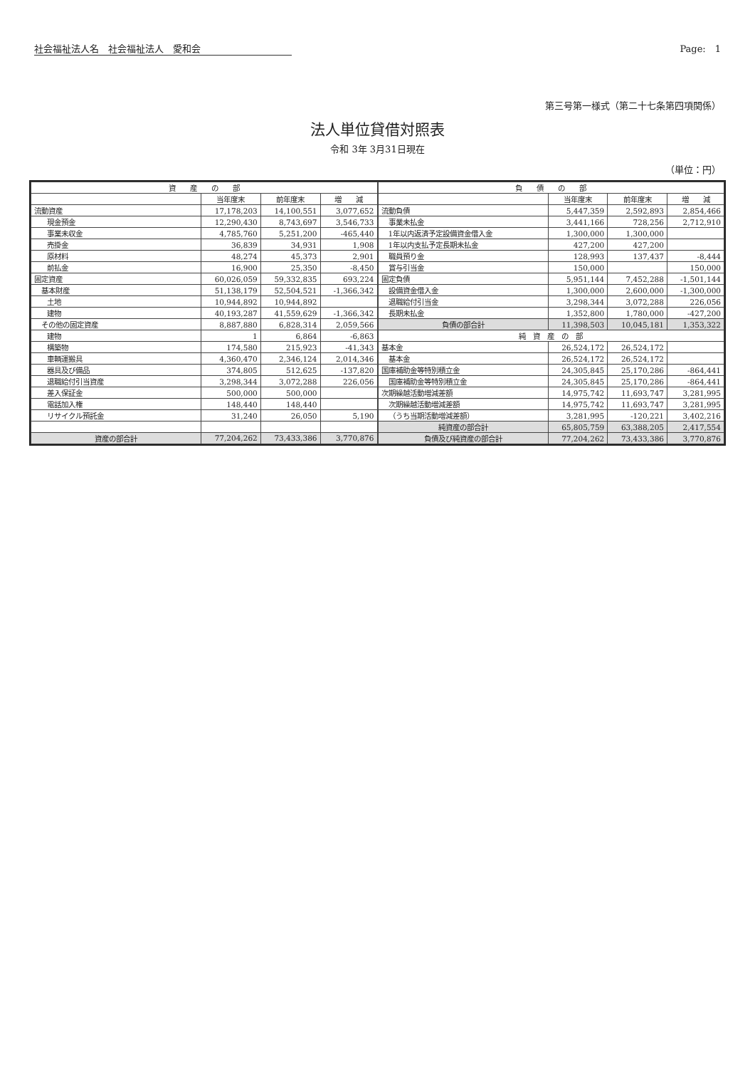社会福祉法人名　社会福祉法人　愛和会 Page:　1
第三号第一様式（第二十七条第四項関係）
法人単位貸借対照表
令和 3年 3月31日現在
（単位：円）
| 資 産 の 部 | | | |
| --- | --- | --- | --- |
| | 当年度末 | 前年度末 | 増 減 |
| 流動資産 | 17,178,203 | 14,100,551 | 3,077,652 |
| 現金預金 | 12,290,430 | 8,743,697 | 3,546,733 |
| 事業未収金 | 4,785,760 | 5,251,200 | -465,440 |
| 売掛金 | 36,839 | 34,931 | 1,908 |
| 原材料 | 48,274 | 45,373 | 2,901 |
| 前払金 | 16,900 | 25,350 | -8,450 |
| 固定資産 | 60,026,059 | 59,332,835 | 693,224 |
| 基本財産 | 51,138,179 | 52,504,521 | -1,366,342 |
| 土地 | 10,944,892 | 10,944,892 | |
| 建物 | 40,193,287 | 41,559,629 | -1,366,342 |
| その他の固定資産 | 8,887,880 | 6,828,314 | 2,059,566 |
| 建物 | 1 | 6,864 | -6,863 |
| 構築物 | 174,580 | 215,923 | -41,343 |
| 車輌運搬具 | 4,360,470 | 2,346,124 | 2,014,346 |
| 器具及び備品 | 374,805 | 512,625 | -137,820 |
| 退職給付引当資産 | 3,298,344 | 3,072,288 | 226,056 |
| 差入保証金 | 500,000 | 500,000 | |
| 電話加入権 | 148,440 | 148,440 | |
| リサイクル預託金 | 31,240 | 26,050 | 5,190 |
| 資産の部合計 | 77,204,262 | 73,433,386 | 3,770,876 |
| 負 債 の 部 | | | |
| --- | --- | --- | --- |
| | 当年度末 | 前年度末 | 増 減 |
| 流動負債 | 5,447,359 | 2,592,893 | 2,854,466 |
| 事業未払金 | 3,441,166 | 728,256 | 2,712,910 |
| 1年以内返済予定設備資金借入金 | 1,300,000 | 1,300,000 | |
| 1年以内支払予定長期未払金 | 427,200 | 427,200 | |
| 職員預り金 | 128,993 | 137,437 | -8,444 |
| 賞与引当金 | 150,000 | | 150,000 |
| 固定負債 | 5,951,144 | 7,452,288 | -1,501,144 |
| 設備資金借入金 | 1,300,000 | 2,600,000 | -1,300,000 |
| 退職給付引当金 | 3,298,344 | 3,072,288 | 226,056 |
| 長期未払金 | 1,352,800 | 1,780,000 | -427,200 |
| 負債の部合計 | 11,398,503 | 10,045,181 | 1,353,322 |
| 純 資 産 の 部 | | | |
| 基本金 | 26,524,172 | 26,524,172 | |
| 基本金 | 26,524,172 | 26,524,172 | |
| 国庫補助金等特別積立金 | 24,305,845 | 25,170,286 | -864,441 |
| 国庫補助金等特別積立金 | 24,305,845 | 25,170,286 | -864,441 |
| 次期繰越活動増減差額 | 14,975,742 | 11,693,747 | 3,281,995 |
| 次期繰越活動増減差額 | 14,975,742 | 11,693,747 | 3,281,995 |
| （うち当期活動増減差額） | 3,281,995 | -120,221 | 3,402,216 |
| 純資産の部合計 | 65,805,759 | 63,388,205 | 2,417,554 |
| 負債及び純資産の部合計 | 77,204,262 | 73,433,386 | 3,770,876 |